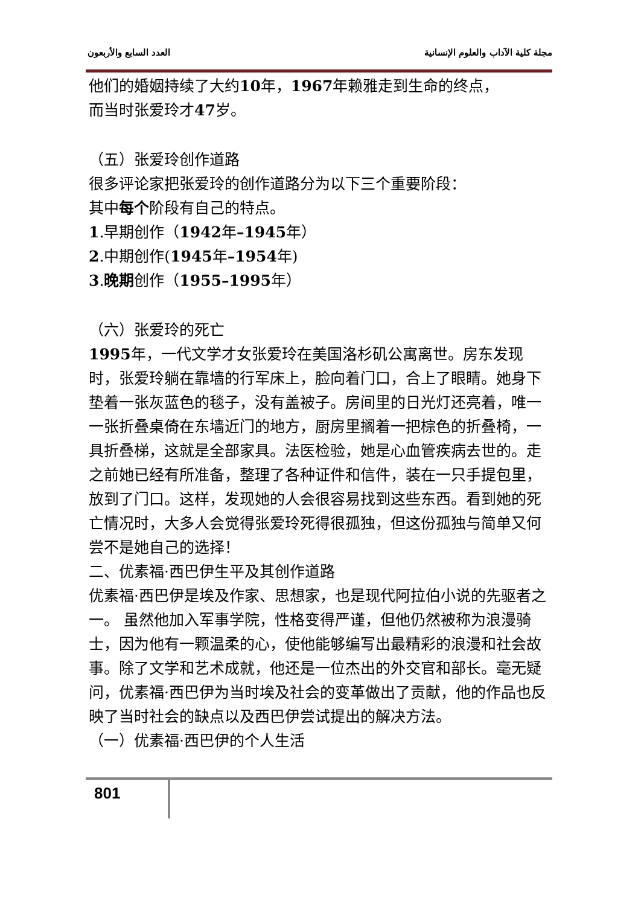مجلة كلية الآداب والعلوم الإنسانية العدد السابع والأربعون
他们的婚姻持续了大约10年，1967年赖雅走到生命的终点，
而当时张爱玲才47岁。
（五）张爱玲创作道路
很多评论家把张爱玲的创作道路分为以下三个重要阶段：
其中每个阶段有自己的特点。
1.早期创作（1942年–1945年）
2.中期创作(1945年–1954年)
3.晚期创作（1955–1995年）
（六）张爱玲的死亡
1995年，一代文学才女张爱玲在美国洛杉矶公寓离世。房东发现时，张爱玲躺在靠墙的行军床上，脸向着门口，合上了眼睛。她身下垫着一张灰蓝色的毯子，没有盖被子。房间里的日光灯还亮着，唯一一张折叠桌倚在东墙近门的地方，厨房里搁着一把棕色的折叠椅，一具折叠梯，这就是全部家具。法医检验，她是心血管疾病去世的。走之前她已经有所准备，整理了各种证件和信件，装在一只手提包里，放到了门口。这样，发现她的人会很容易找到这些东西。看到她的死亡情况时，大多人会觉得张爱玲死得很孤独，但这份孤独与简单又何尝不是她自己的选择！
二、优素福·西巴伊生平及其创作道路
优素福·西巴伊是埃及作家、思想家，也是现代阿拉伯小说的先驱者之一。 虽然他加入军事学院，性格变得严谨，但他仍然被称为浪漫骑士，因为他有一颗温柔的心，使他能够编写出最精彩的浪漫和社会故事。除了文学和艺术成就，他还是一位杰出的外交官和部长。毫无疑问，优素福·西巴伊为当时埃及社会的变革做出了贡献，他的作品也反映了当时社会的缺点以及西巴伊尝试提出的解决方法。
（一）优素福·西巴伊的个人生活
801